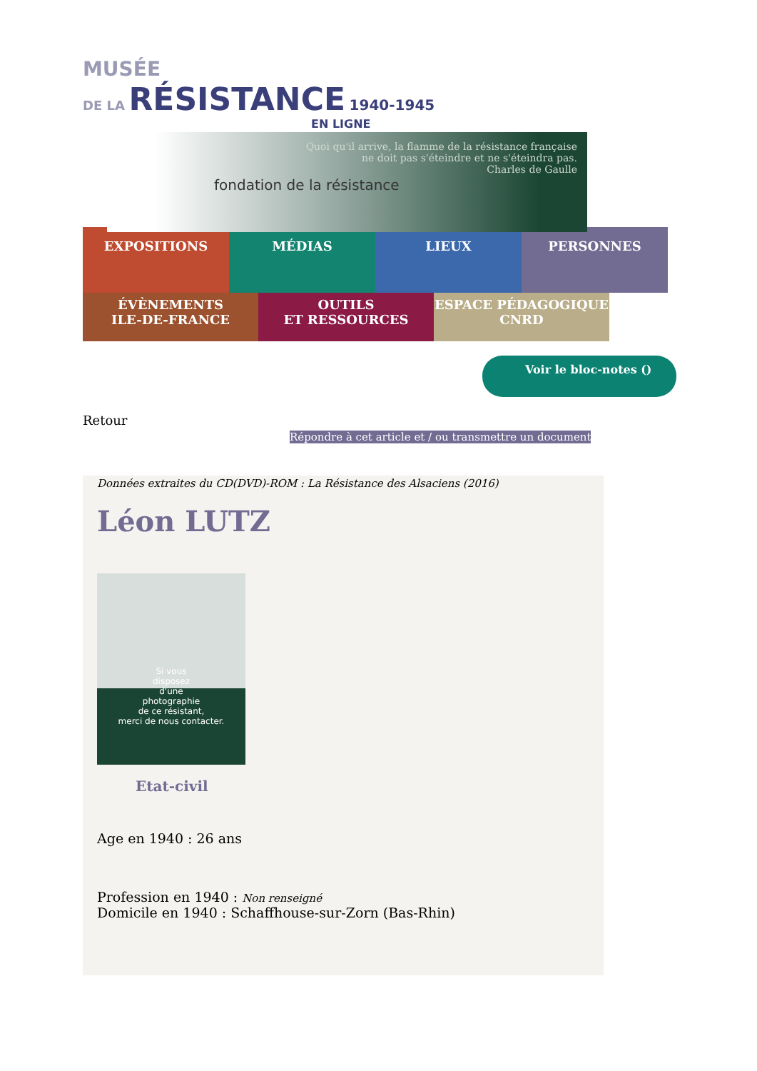MUSÉE
DE LA RÉSISTANCE 1940-1945
EN LIGNE
fondation de la résistance
Quoi qu'il arrive, la flamme de la résistance française
ne doit pas s'éteindre et ne s'éteindra pas.
Charles de Gaulle
EXPOSITIONS MÉDIAS LIEUX PERSONNES
ÉVÈNEMENTS
ILE-DE-FRANCE
OUTILS
ET RESSOURCES
ESPACE PÉDAGOGIQUE
CNRD
Voir le bloc-notes ()
Retour
Répondre à cet article et / ou transmettre un document
Données extraites du CD(DVD)-ROM : La Résistance des Alsaciens (2016)
Léon LUTZ
Si vous
disposez
d'une
photographie
de ce résistant,
merci de nous contacter.
Etat-civil
Age en 1940 : 26 ans
Profession en 1940 : Non renseigné
Domicile en 1940 : Schaffhouse-sur-Zorn (Bas-Rhin)